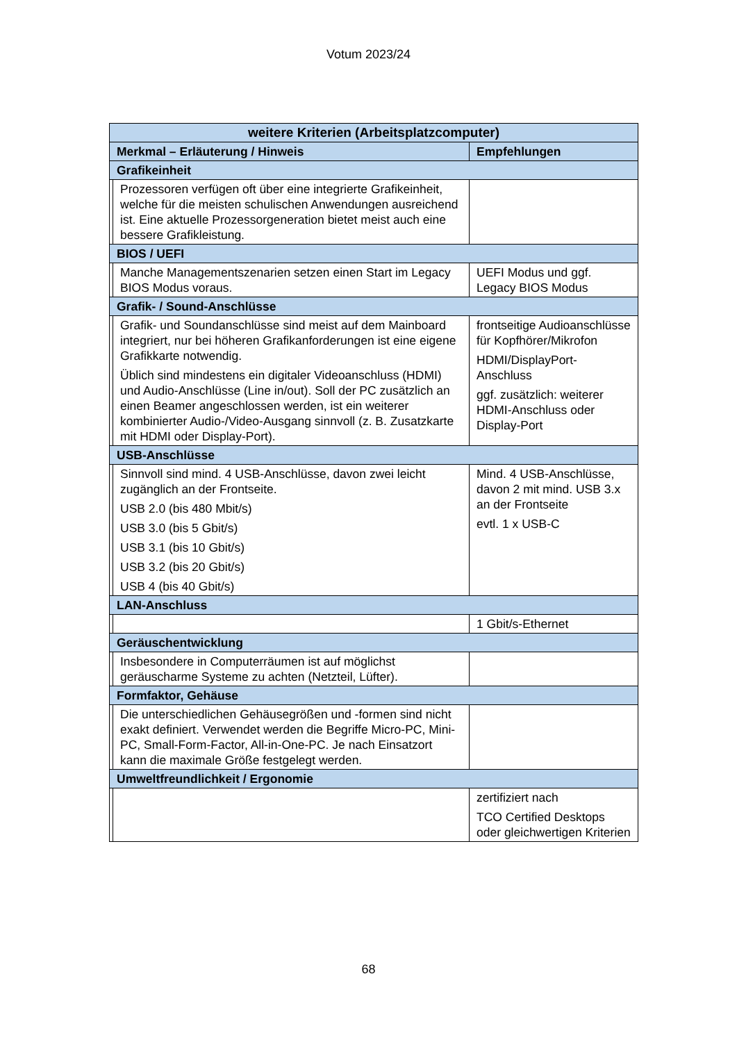Votum 2023/24
| weitere Kriterien (Arbeitsplatzcomputer) | | |
| --- | --- | --- |
| Merkmal – Erläuterung / Hinweis | | Empfehlungen |
| Grafikeinheit | | |
| | Prozessoren verfügen oft über eine integrierte Grafikeinheit, welche für die meisten schulischen Anwendungen ausreichend ist. Eine aktuelle Prozessorgeneration bietet meist auch eine bessere Grafikleistung. | |
| BIOS / UEFI | | |
| | Manche Managementszenarien setzen einen Start im Legacy BIOS Modus voraus. | UEFI Modus und ggf. Legacy BIOS Modus |
| Grafik- / Sound-Anschlüsse | | |
| | Grafik- und Soundanschlüsse sind meist auf dem Mainboard integriert, nur bei höheren Grafikanforderungen ist eine eigene Grafikkarte notwendig. Üblich sind mindestens ein digitaler Videoanschluss (HDMI) und Audio-Anschlüsse (Line in/out). Soll der PC zusätzlich an einen Beamer angeschlossen werden, ist ein weiterer kombinierter Audio-/Video-Ausgang sinnvoll (z. B. Zusatzkarte mit HDMI oder Display-Port). | frontseitige Audioanschlüsse für Kopfhörer/Mikrofon HDMI/DisplayPort-Anschluss ggf. zusätzlich: weiterer HDMI-Anschluss oder Display-Port |
| USB-Anschlüsse | | |
| | Sinnvoll sind mind. 4 USB-Anschlüsse, davon zwei leicht zugänglich an der Frontseite. USB 2.0 (bis 480 Mbit/s) USB 3.0 (bis 5 Gbit/s) USB 3.1 (bis 10 Gbit/s) USB 3.2 (bis 20 Gbit/s) USB 4 (bis 40 Gbit/s) | Mind. 4 USB-Anschlüsse, davon 2 mit mind. USB 3.x an der Frontseite evtl. 1 x USB-C |
| LAN-Anschluss | | |
| | | 1 Gbit/s-Ethernet |
| Geräuschentwicklung | | |
| | Insbesondere in Computerräumen ist auf möglichst geräuscharme Systeme zu achten (Netzteil, Lüfter). | |
| Formfaktor, Gehäuse | | |
| | Die unterschiedlichen Gehäusegrößen und -formen sind nicht exakt definiert. Verwendet werden die Begriffe Micro-PC, Mini-PC, Small-Form-Factor, All-in-One-PC. Je nach Einsatzort kann die maximale Größe festgelegt werden. | |
| Umweltfreundlichkeit / Ergonomie | | |
| | | zertifiziert nach TCO Certified Desktops oder gleichwertigen Kriterien |
68